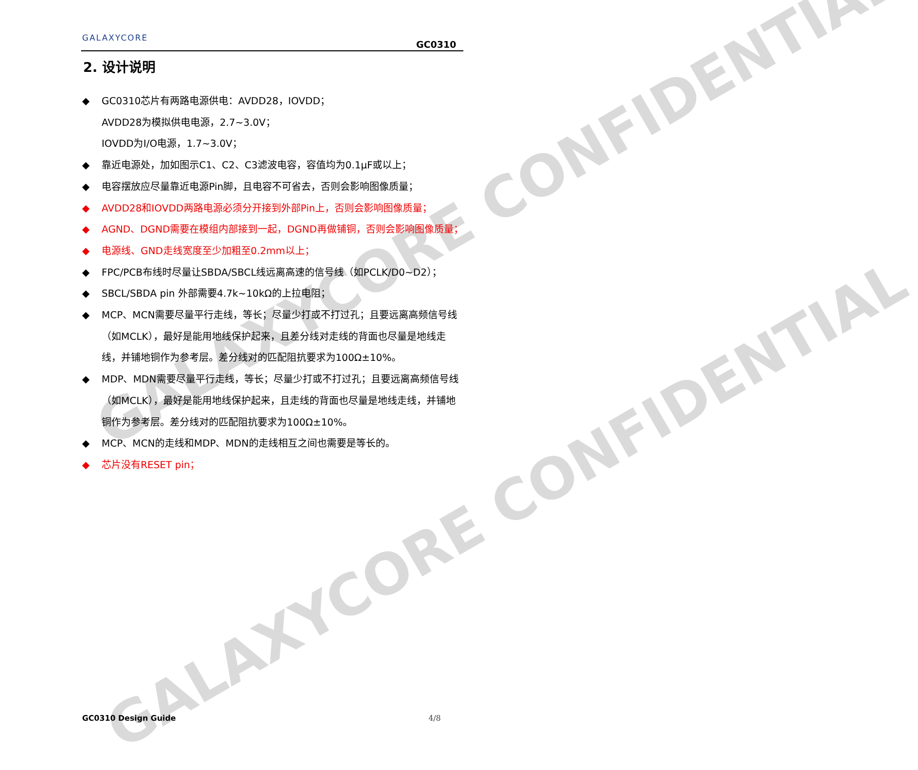GALAXYCORE CONFIDENTIAL
GALAXYCORE CONFIDENTIAL
GALAXYCORE
GC0310
2. 设计说明
◆ GC0310芯片有两路电源供电：AVDD28，IOVDD；
AVDD28为模拟供电电源，2.7~3.0V；
IOVDD为I/O电源，1.7~3.0V；
◆ 靠近电源处，加如图示C1、C2、C3滤波电容，容值均为0.1μF或以上；
◆ 电容摆放应尽量靠近电源Pin脚，且电容不可省去，否则会影响图像质量；
◆ AVDD28和IOVDD两路电源必须分开接到外部Pin上，否则会影响图像质量；
◆ AGND、DGND需要在模组内部接到一起，DGND再做铺铜，否则会影响图像质量；
◆ 电源线、GND走线宽度至少加粗至0.2mm以上；
◆ FPC/PCB布线时尽量让SBDA/SBCL线远离高速的信号线（如PCLK/D0~D2）；
◆ SBCL/SBDA pin 外部需要4.7k~10kΩ的上拉电阻；
◆ MCP、MCN需要尽量平行走线，等长；尽量少打或不打过孔；且要远离高频信号线（如MCLK），最好是能用地线保护起来，且差分线对走线的背面也尽量是地线走线，并铺地铜作为参考层。差分线对的匹配阻抗要求为100Ω±10%。
◆ MDP、MDN需要尽量平行走线，等长；尽量少打或不打过孔；且要远离高频信号线（如MCLK），最好是能用地线保护起来，且走线的背面也尽量是地线走线，并铺地铜作为参考层。差分线对的匹配阻抗要求为100Ω±10%。
◆ MCP、MCN的走线和MDP、MDN的走线相互之间也需要是等长的。
◆ 芯片没有RESET pin；
GC0310 Design Guide 4/8